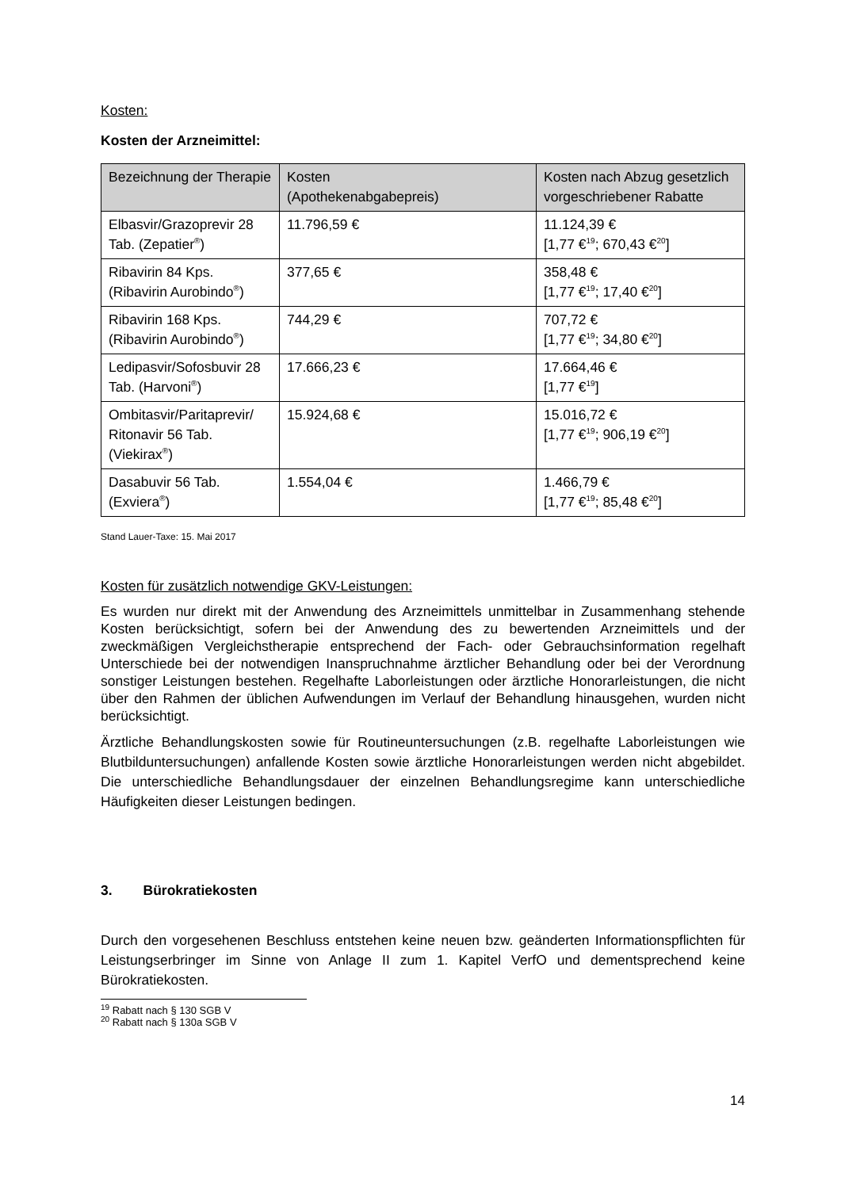Kosten:
Kosten der Arzneimittel:
| Bezeichnung der Therapie | Kosten (Apothekenabgabepreis) | Kosten nach Abzug gesetzlich vorgeschriebener Rabatte |
| --- | --- | --- |
| Elbasvir/Grazoprevir 28 Tab. (Zepatier<sup>®</sup>) | 11.796,59 € | 11.124,39 € [1,77 €<sup>19</sup>; 670,43 €<sup>20</sup>] |
| Ribavirin 84 Kps. (Ribavirin Aurobindo<sup>®</sup>) | 377,65 € | 358,48 € [1,77 €<sup>19</sup>; 17,40 €<sup>20</sup>] |
| Ribavirin 168 Kps. (Ribavirin Aurobindo<sup>®</sup>) | 744,29 € | 707,72 € [1,77 €<sup>19</sup>; 34,80 €<sup>20</sup>] |
| Ledipasvir/Sofosbuvir 28 Tab. (Harvoni<sup>®</sup>) | 17.666,23 € | 17.664,46 € [1,77 €<sup>19</sup>] |
| Ombitasvir/Paritaprevir/ Ritonavir 56 Tab. (Viekirax<sup>®</sup>) | 15.924,68 € | 15.016,72 € [1,77 €<sup>19</sup>; 906,19 €<sup>20</sup>] |
| Dasabuvir 56 Tab. (Exviera<sup>®</sup>) | 1.554,04 € | 1.466,79 € [1,77 €<sup>19</sup>; 85,48 €<sup>20</sup>] |
Stand Lauer-Taxe: 15. Mai 2017
Kosten für zusätzlich notwendige GKV-Leistungen:
Es wurden nur direkt mit der Anwendung des Arzneimittels unmittelbar in Zusammenhang stehende Kosten berücksichtigt, sofern bei der Anwendung des zu bewertenden Arzneimittels und der zweckmäßigen Vergleichstherapie entsprechend der Fach- oder Gebrauchsinformation regelhaft Unterschiede bei der notwendigen Inanspruchnahme ärztlicher Behandlung oder bei der Verordnung sonstiger Leistungen bestehen. Regelhafte Laborleistungen oder ärztliche Honorarleistungen, die nicht über den Rahmen der üblichen Aufwendungen im Verlauf der Behandlung hinausgehen, wurden nicht berücksichtigt.
Ärztliche Behandlungskosten sowie für Routineuntersuchungen (z.B. regelhafte Laborleistungen wie Blutbilduntersuchungen) anfallende Kosten sowie ärztliche Honorarleistungen werden nicht abgebildet. Die unterschiedliche Behandlungsdauer der einzelnen Behandlungsregime kann unterschiedliche Häufigkeiten dieser Leistungen bedingen.
3. Bürokratiekosten
Durch den vorgesehenen Beschluss entstehen keine neuen bzw. geänderten Informationspflichten für Leistungserbringer im Sinne von Anlage II zum 1. Kapitel VerfO und dementsprechend keine Bürokratiekosten.
<sup>19</sup> Rabatt nach § 130 SGB V
<sup>20</sup> Rabatt nach § 130a SGB V
14